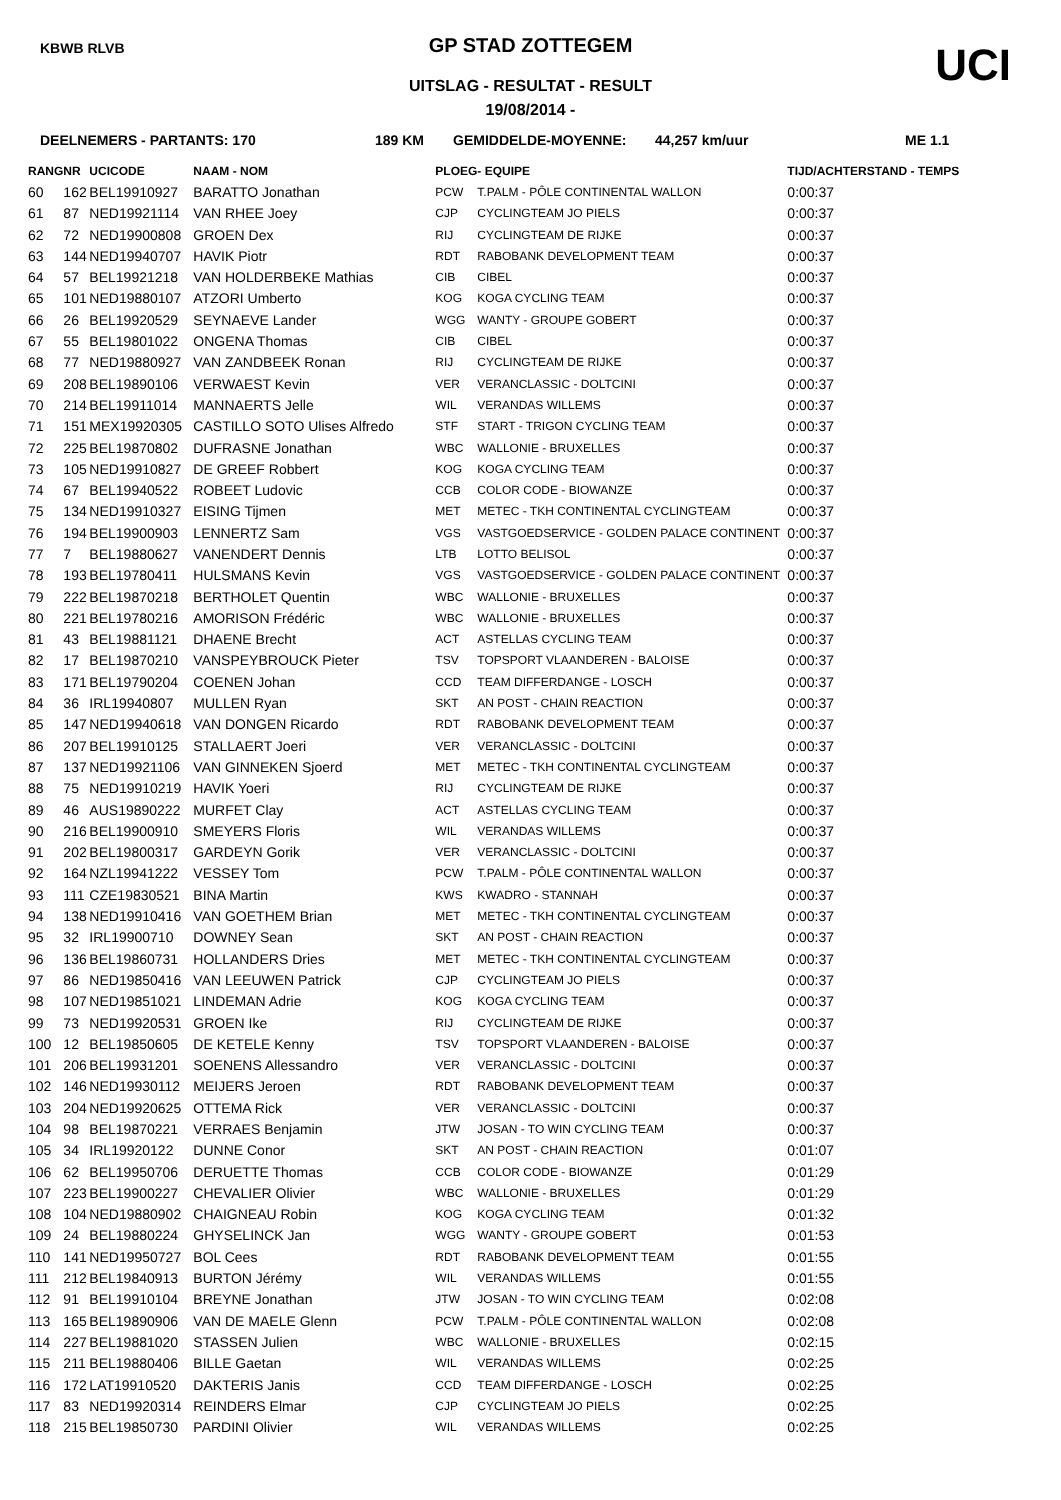KBWB RLVB UCI
GP STAD ZOTTEGEM
UITSLAG - RESULTAT - RESULT
19/08/2014 -
DEELNEMERS - PARTANTS: 170 189 KM GEMIDDELDE-MOYENNE: 44,257 km/uur ME 1.1
| RANG | NR | UCICODE | NAAM - NOM | PLOEG | - EQUIPE | TIJD/ACHTERSTAND - TEMPS |
| --- | --- | --- | --- | --- | --- | --- |
| 60 | 162 | BEL19910927 | BARATTO Jonathan | PCW | T.PALM - PÔLE CONTINENTAL WALLON | 0:00:37 |
| 61 | 87 | NED19921114 | VAN RHEE Joey | CJP | CYCLINGTEAM JO PIELS | 0:00:37 |
| 62 | 72 | NED19900808 | GROEN Dex | RIJ | CYCLINGTEAM DE RIJKE | 0:00:37 |
| 63 | 144 | NED19940707 | HAVIK Piotr | RDT | RABOBANK DEVELOPMENT TEAM | 0:00:37 |
| 64 | 57 | BEL19921218 | VAN HOLDERBEKE Mathias | CIB | CIBEL | 0:00:37 |
| 65 | 101 | NED19880107 | ATZORI Umberto | KOG | KOGA CYCLING TEAM | 0:00:37 |
| 66 | 26 | BEL19920529 | SEYNAEVE Lander | WGG | WANTY - GROUPE GOBERT | 0:00:37 |
| 67 | 55 | BEL19801022 | ONGENA Thomas | CIB | CIBEL | 0:00:37 |
| 68 | 77 | NED19880927 | VAN ZANDBEEK Ronan | RIJ | CYCLINGTEAM DE RIJKE | 0:00:37 |
| 69 | 208 | BEL19890106 | VERWAEST Kevin | VER | VERANCLASSIC - DOLTCINI | 0:00:37 |
| 70 | 214 | BEL19911014 | MANNAERTS Jelle | WIL | VERANDAS WILLEMS | 0:00:37 |
| 71 | 151 | MEX19920305 | CASTILLO SOTO Ulises Alfredo | STF | START - TRIGON CYCLING TEAM | 0:00:37 |
| 72 | 225 | BEL19870802 | DUFRASNE Jonathan | WBC | WALLONIE - BRUXELLES | 0:00:37 |
| 73 | 105 | NED19910827 | DE GREEF Robbert | KOG | KOGA CYCLING TEAM | 0:00:37 |
| 74 | 67 | BEL19940522 | ROBEET Ludovic | CCB | COLOR CODE - BIOWANZE | 0:00:37 |
| 75 | 134 | NED19910327 | EISING Tijmen | MET | METEC - TKH CONTINENTAL CYCLINGTEAM | 0:00:37 |
| 76 | 194 | BEL19900903 | LENNERTZ Sam | VGS | VASTGOEDSERVICE - GOLDEN PALACE CONTINENT | 0:00:37 |
| 77 | 7 | BEL19880627 | VANENDERT Dennis | LTB | LOTTO BELISOL | 0:00:37 |
| 78 | 193 | BEL19780411 | HULSMANS Kevin | VGS | VASTGOEDSERVICE - GOLDEN PALACE CONTINENT | 0:00:37 |
| 79 | 222 | BEL19870218 | BERTHOLET Quentin | WBC | WALLONIE - BRUXELLES | 0:00:37 |
| 80 | 221 | BEL19780216 | AMORISON Frédéric | WBC | WALLONIE - BRUXELLES | 0:00:37 |
| 81 | 43 | BEL19881121 | DHAENE Brecht | ACT | ASTELLAS CYCLING TEAM | 0:00:37 |
| 82 | 17 | BEL19870210 | VANSPEYBROUCK Pieter | TSV | TOPSPORT VLAANDEREN - BALOISE | 0:00:37 |
| 83 | 171 | BEL19790204 | COENEN Johan | CCD | TEAM DIFFERDANGE - LOSCH | 0:00:37 |
| 84 | 36 | IRL19940807 | MULLEN Ryan | SKT | AN POST - CHAIN REACTION | 0:00:37 |
| 85 | 147 | NED19940618 | VAN DONGEN Ricardo | RDT | RABOBANK DEVELOPMENT TEAM | 0:00:37 |
| 86 | 207 | BEL19910125 | STALLAERT Joeri | VER | VERANCLASSIC - DOLTCINI | 0:00:37 |
| 87 | 137 | NED19921106 | VAN GINNEKEN Sjoerd | MET | METEC - TKH CONTINENTAL CYCLINGTEAM | 0:00:37 |
| 88 | 75 | NED19910219 | HAVIK Yoeri | RIJ | CYCLINGTEAM DE RIJKE | 0:00:37 |
| 89 | 46 | AUS19890222 | MURFET Clay | ACT | ASTELLAS CYCLING TEAM | 0:00:37 |
| 90 | 216 | BEL19900910 | SMEYERS Floris | WIL | VERANDAS WILLEMS | 0:00:37 |
| 91 | 202 | BEL19800317 | GARDEYN Gorik | VER | VERANCLASSIC - DOLTCINI | 0:00:37 |
| 92 | 164 | NZL19941222 | VESSEY Tom | PCW | T.PALM - PÔLE CONTINENTAL WALLON | 0:00:37 |
| 93 | 111 | CZE19830521 | BINA Martin | KWS | KWADRO - STANNAH | 0:00:37 |
| 94 | 138 | NED19910416 | VAN GOETHEM Brian | MET | METEC - TKH CONTINENTAL CYCLINGTEAM | 0:00:37 |
| 95 | 32 | IRL19900710 | DOWNEY Sean | SKT | AN POST - CHAIN REACTION | 0:00:37 |
| 96 | 136 | BEL19860731 | HOLLANDERS Dries | MET | METEC - TKH CONTINENTAL CYCLINGTEAM | 0:00:37 |
| 97 | 86 | NED19850416 | VAN LEEUWEN Patrick | CJP | CYCLINGTEAM JO PIELS | 0:00:37 |
| 98 | 107 | NED19851021 | LINDEMAN Adrie | KOG | KOGA CYCLING TEAM | 0:00:37 |
| 99 | 73 | NED19920531 | GROEN Ike | RIJ | CYCLINGTEAM DE RIJKE | 0:00:37 |
| 100 | 12 | BEL19850605 | DE KETELE Kenny | TSV | TOPSPORT VLAANDEREN - BALOISE | 0:00:37 |
| 101 | 206 | BEL19931201 | SOENENS Allessandro | VER | VERANCLASSIC - DOLTCINI | 0:00:37 |
| 102 | 146 | NED19930112 | MEIJERS Jeroen | RDT | RABOBANK DEVELOPMENT TEAM | 0:00:37 |
| 103 | 204 | NED19920625 | OTTEMA Rick | VER | VERANCLASSIC - DOLTCINI | 0:00:37 |
| 104 | 98 | BEL19870221 | VERRAES Benjamin | JTW | JOSAN - TO WIN CYCLING TEAM | 0:00:37 |
| 105 | 34 | IRL19920122 | DUNNE Conor | SKT | AN POST - CHAIN REACTION | 0:01:07 |
| 106 | 62 | BEL19950706 | DERUETTE Thomas | CCB | COLOR CODE - BIOWANZE | 0:01:29 |
| 107 | 223 | BEL19900227 | CHEVALIER Olivier | WBC | WALLONIE - BRUXELLES | 0:01:29 |
| 108 | 104 | NED19880902 | CHAIGNEAU Robin | KOG | KOGA CYCLING TEAM | 0:01:32 |
| 109 | 24 | BEL19880224 | GHYSELINCK Jan | WGG | WANTY - GROUPE GOBERT | 0:01:53 |
| 110 | 141 | NED19950727 | BOL Cees | RDT | RABOBANK DEVELOPMENT TEAM | 0:01:55 |
| 111 | 212 | BEL19840913 | BURTON Jérémy | WIL | VERANDAS WILLEMS | 0:01:55 |
| 112 | 91 | BEL19910104 | BREYNE Jonathan | JTW | JOSAN - TO WIN CYCLING TEAM | 0:02:08 |
| 113 | 165 | BEL19890906 | VAN DE MAELE Glenn | PCW | T.PALM - PÔLE CONTINENTAL WALLON | 0:02:08 |
| 114 | 227 | BEL19881020 | STASSEN Julien | WBC | WALLONIE - BRUXELLES | 0:02:15 |
| 115 | 211 | BEL19880406 | BILLE Gaetan | WIL | VERANDAS WILLEMS | 0:02:25 |
| 116 | 172 | LAT19910520 | DAKTERIS Janis | CCD | TEAM DIFFERDANGE - LOSCH | 0:02:25 |
| 117 | 83 | NED19920314 | REINDERS Elmar | CJP | CYCLINGTEAM JO PIELS | 0:02:25 |
| 118 | 215 | BEL19850730 | PARDINI Olivier | WIL | VERANDAS WILLEMS | 0:02:25 |